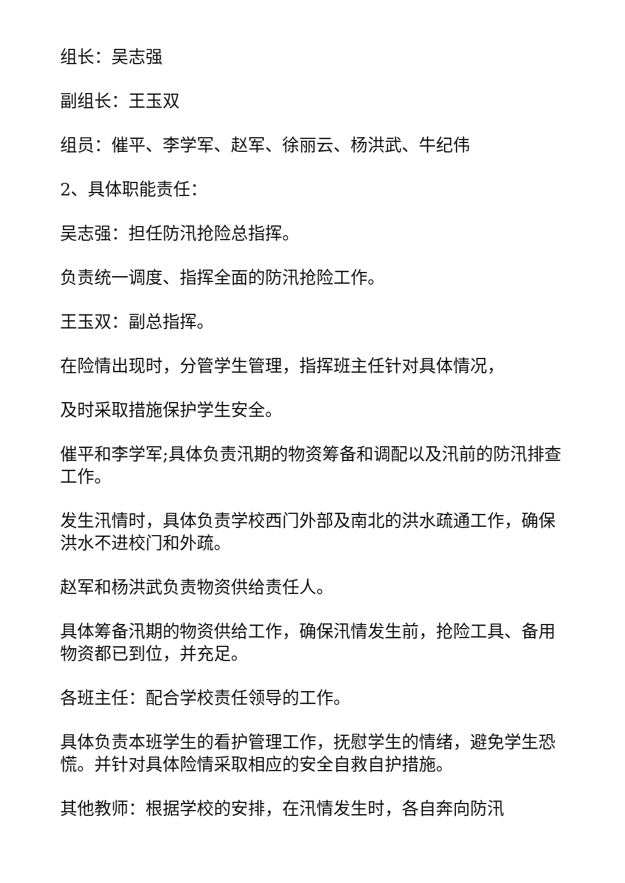组长：吴志强
副组长：王玉双
组员：催平、李学军、赵军、徐丽云、杨洪武、牛纪伟
2、具体职能责任：
吴志强：担任防汛抢险总指挥。
负责统一调度、指挥全面的防汛抢险工作。
王玉双：副总指挥。
在险情出现时，分管学生管理，指挥班主任针对具体情况，
及时采取措施保护学生安全。
催平和李学军;具体负责汛期的物资筹备和调配以及汛前的防汛排查工作。
发生汛情时，具体负责学校西门外部及南北的洪水疏通工作，确保洪水不进校门和外疏。
赵军和杨洪武负责物资供给责任人。
具体筹备汛期的物资供给工作，确保汛情发生前，抢险工具、备用物资都已到位，并充足。
各班主任：配合学校责任领导的工作。
具体负责本班学生的看护管理工作，抚慰学生的情绪，避免学生恐慌。并针对具体险情采取相应的安全自救自护措施。
其他教师：根据学校的安排，在汛情发生时，各自奔向防汛